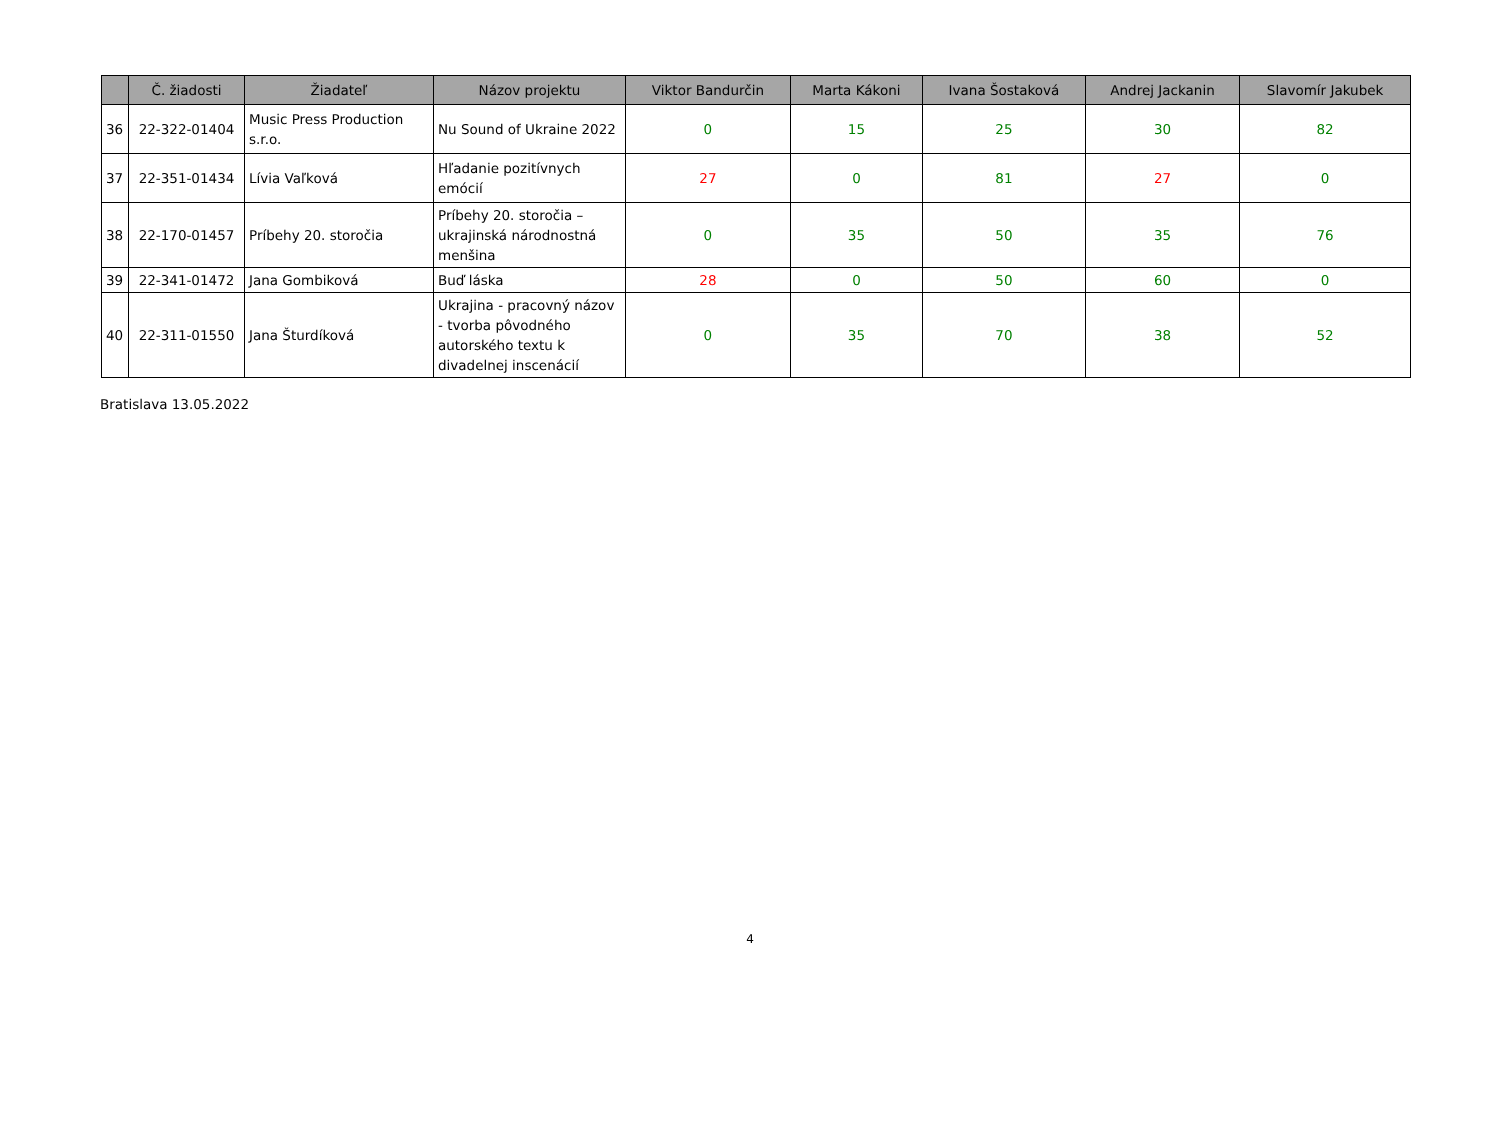| | Č. žiadosti | Žiadateľ | Názov projektu | Viktor Bandurčin | Marta Kákoni | Ivana Šostaková | Andrej Jackanin | Slavomír Jakubek |
| --- | --- | --- | --- | --- | --- | --- | --- | --- |
| 36 | 22-322-01404 | Music Press Production s.r.o. | Nu Sound of Ukraine 2022 | 0 | 15 | 25 | 30 | 82 |
| 37 | 22-351-01434 | Lívia Vaľková | Hľadanie pozitívnych emócií | 27 | 0 | 81 | 27 | 0 |
| 38 | 22-170-01457 | Príbehy 20. storočia | Príbehy 20. storočia – ukrajinská národnostná menšina | 0 | 35 | 50 | 35 | 76 |
| 39 | 22-341-01472 | Jana Gombiková | Buď láska | 28 | 0 | 50 | 60 | 0 |
| 40 | 22-311-01550 | Jana Šturdíková | Ukrajina - pracovný názov - tvorba pôvodného autorského textu k divadelnej inscenácií | 0 | 35 | 70 | 38 | 52 |
Bratislava 13.05.2022
4